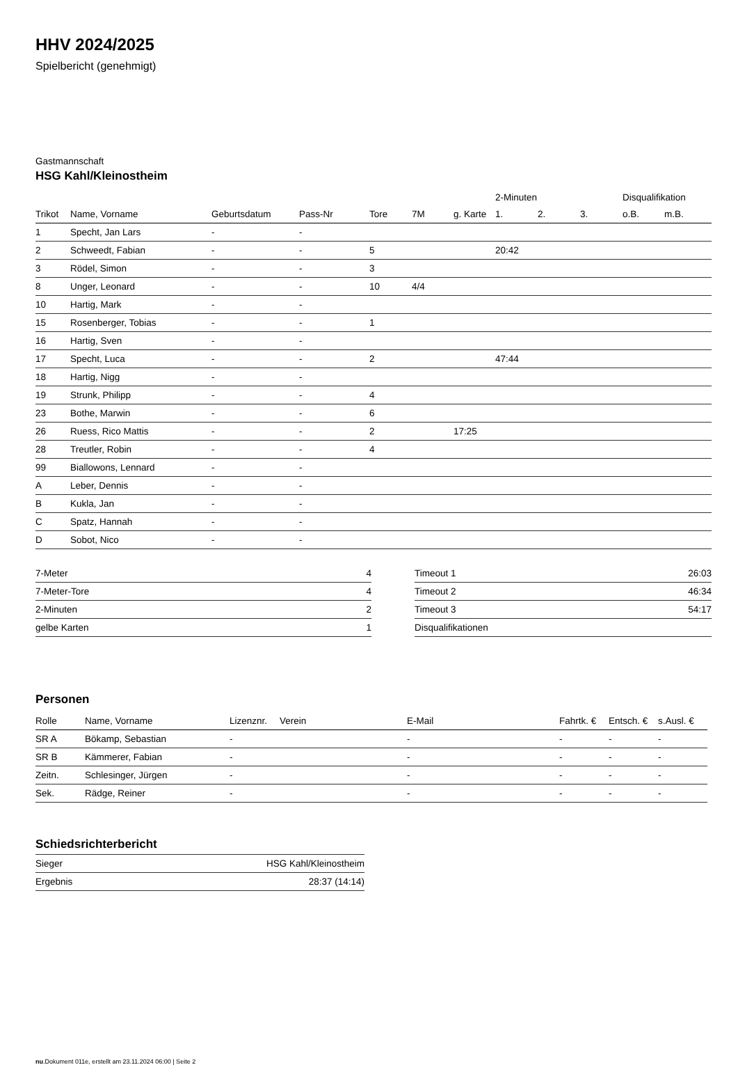HHV 2024/2025
Spielbericht (genehmigt)
Gastmannschaft
HSG Kahl/Kleinostheim
| | | | | | | | 2-Minuten | | | Disqualifikation | |
| --- | --- | --- | --- | --- | --- | --- | --- | --- | --- | --- | --- |
| Trikot | Name, Vorname | Geburtsdatum | Pass-Nr | Tore | 7M | g. Karte | 1. | 2. | 3. | o.B. | m.B. |
| 1 | Specht, Jan Lars | - | - | | | | | | | | |
| 2 | Schweedt, Fabian | - | - | 5 | | | 20:42 | | | | |
| 3 | Rödel, Simon | - | - | 3 | | | | | | | |
| 8 | Unger, Leonard | - | - | 10 | 4/4 | | | | | | |
| 10 | Hartig, Mark | - | - | | | | | | | | |
| 15 | Rosenberger, Tobias | - | - | 1 | | | | | | | |
| 16 | Hartig, Sven | - | - | | | | | | | | |
| 17 | Specht, Luca | - | - | 2 | | | 47:44 | | | | |
| 18 | Hartig, Nigg | - | - | | | | | | | | |
| 19 | Strunk, Philipp | - | - | 4 | | | | | | | |
| 23 | Bothe, Marwin | - | - | 6 | | | | | | | |
| 26 | Ruess, Rico Mattis | - | - | 2 | | 17:25 | | | | | |
| 28 | Treutler, Robin | - | - | 4 | | | | | | | |
| 99 | Biallowons, Lennard | - | - | | | | | | | | |
| A | Leber, Dennis | - | - | | | | | | | | |
| B | Kukla, Jan | - | - | | | | | | | | |
| C | Spatz, Hannah | - | - | | | | | | | | |
| D | Sobot, Nico | - | - | | | | | | | | |
| 7-Meter | 4 |
| 7-Meter-Tore | 4 |
| 2-Minuten | 2 |
| gelbe Karten | 1 |
| Timeout 1 | 26:03 |
| Timeout 2 | 46:34 |
| Timeout 3 | 54:17 |
| Disqualifikationen | |
Personen
| Rolle | Name, Vorname | Lizenznr. | Verein | E-Mail | Fahrtk. € | Entsch. € | s.Ausl. € |
| --- | --- | --- | --- | --- | --- | --- | --- |
| SR A | Bökamp, Sebastian | - | | - | - | - | - |
| SR B | Kämmerer, Fabian | - | | - | - | - | - |
| Zeitn. | Schlesinger, Jürgen | - | | - | - | - | - |
| Sek. | Rädge, Reiner | - | | - | - | - | - |
Schiedsrichterbericht
| Sieger | HSG Kahl/Kleinostheim |
| Ergebnis | 28:37 (14:14) |
nu.Dokument 011e, erstellt am 23.11.2024 06:00 | Seite 2